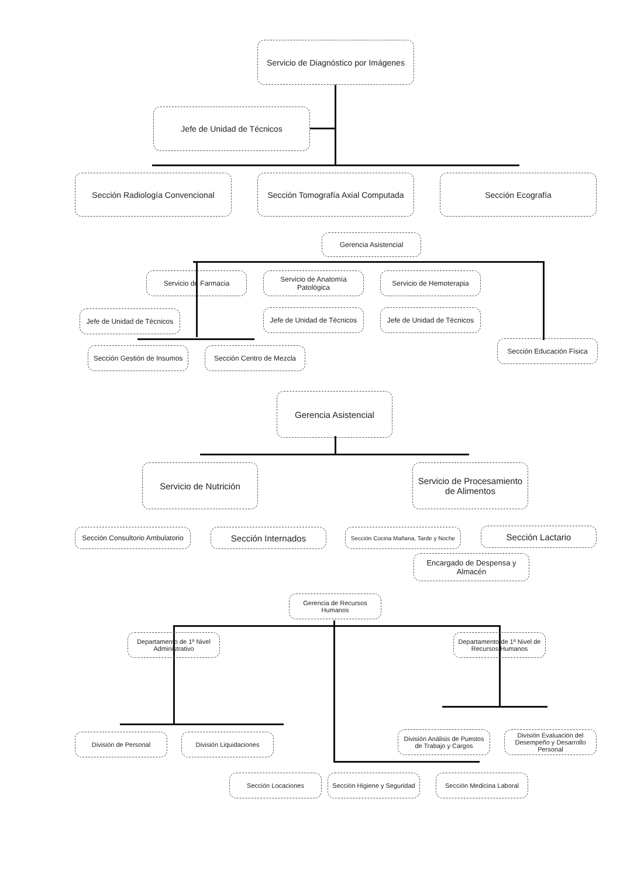Servicio de Diagnóstico por Imágenes
Jefe de Unidad de Técnicos
Sección Radiología Convencional
Sección Tomografía Axial Computada
Sección Ecografía
Gerencia Asistencial
Servicio de Farmacia
Servicio de Anatomía Patológica
Servicio de Hemoterapia
Jefe de Unidad de Técnicos
Jefe de Unidad de Técnicos
Jefe de Unidad de Técnicos
Sección Gestión de Insumos
Sección Centro de Mezcla
Sección Educación Física
Gerencia Asistencial
Servicio de Nutrición
Servicio de Procesamiento de Alimentos
Sección Consultorio Ambulatorio
Sección Internados
Sección Cocina Mañana, Tarde y Noche
Sección Lactario
Encargado de Despensa y Almacén
Gerencia de Recursos Humanos
Departamento de 1º Nivel Administrativo
Departamento de 1º Nivel de Recursos Humanos
División de Personal División Liquidaciones
División Análisis de Puestos de Trabajo y Cargos
División Evaluación del Desempeño y Desarrollo Personal
Sección Locaciones
Sección Higiene y Seguridad
Sección Medicina Laboral